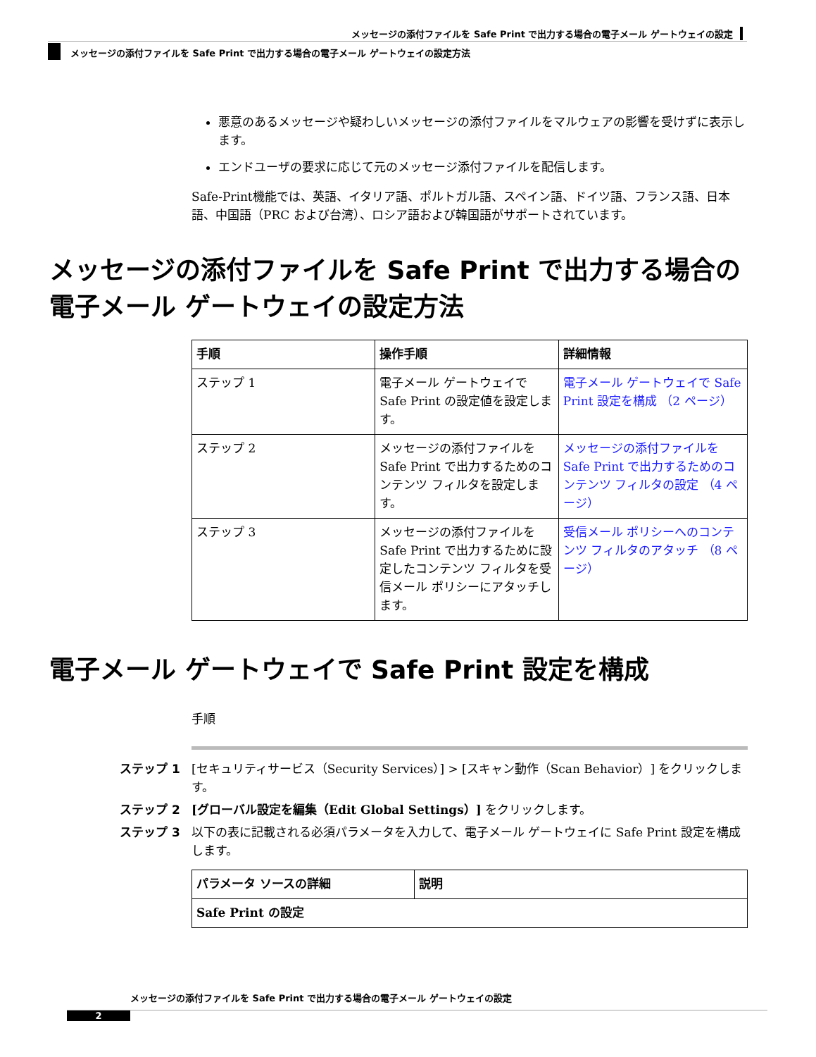メッセージの添付ファイルを Safe Print で出力する場合の電子メール ゲートウェイの設定
メッセージの添付ファイルを Safe Print で出力する場合の電子メール ゲートウェイの設定方法
悪意のあるメッセージや疑わしいメッセージの添付ファイルをマルウェアの影響を受けずに表示します。
エンドユーザの要求に応じて元のメッセージ添付ファイルを配信します。
Safe-Print機能では、英語、イタリア語、ポルトガル語、スペイン語、ドイツ語、フランス語、日本語、中国語（PRC および台湾）、ロシア語および韓国語がサポートされています。
メッセージの添付ファイルを Safe Print で出力する場合の電子メール ゲートウェイの設定方法
| 手順 | 操作手順 | 詳細情報 |
| --- | --- | --- |
| ステップ 1 | 電子メール ゲートウェイで Safe Print の設定値を設定します。 | 電子メール ゲートウェイで Safe Print 設定を構成 （2 ページ） |
| ステップ 2 | メッセージの添付ファイルを Safe Print で出力するためのコンテンツ フィルタを設定します。 | メッセージの添付ファイルを Safe Print で出力するためのコンテンツ フィルタの設定 （4 ページ） |
| ステップ 3 | メッセージの添付ファイルを Safe Print で出力するために設定したコンテンツ フィルタを受信メール ポリシーにアタッチします。 | 受信メール ポリシーへのコンテンツ フィルタのアタッチ （8 ページ） |
電子メール ゲートウェイで Safe Print 設定を構成
手順
ステップ 1 [セキュリティサービス（Security Services）] > [スキャン動作（Scan Behavior）] をクリックします。
ステップ 2 [グローバル設定を編集（Edit Global Settings）] をクリックします。
ステップ 3 以下の表に記載される必須パラメータを入力して、電子メール ゲートウェイに Safe Print 設定を構成します。
| パラメータ ソースの詳細 | 説明 |
| --- | --- |
| Safe Print の設定 | |
メッセージの添付ファイルを Safe Print で出力する場合の電子メール ゲートウェイの設定
2